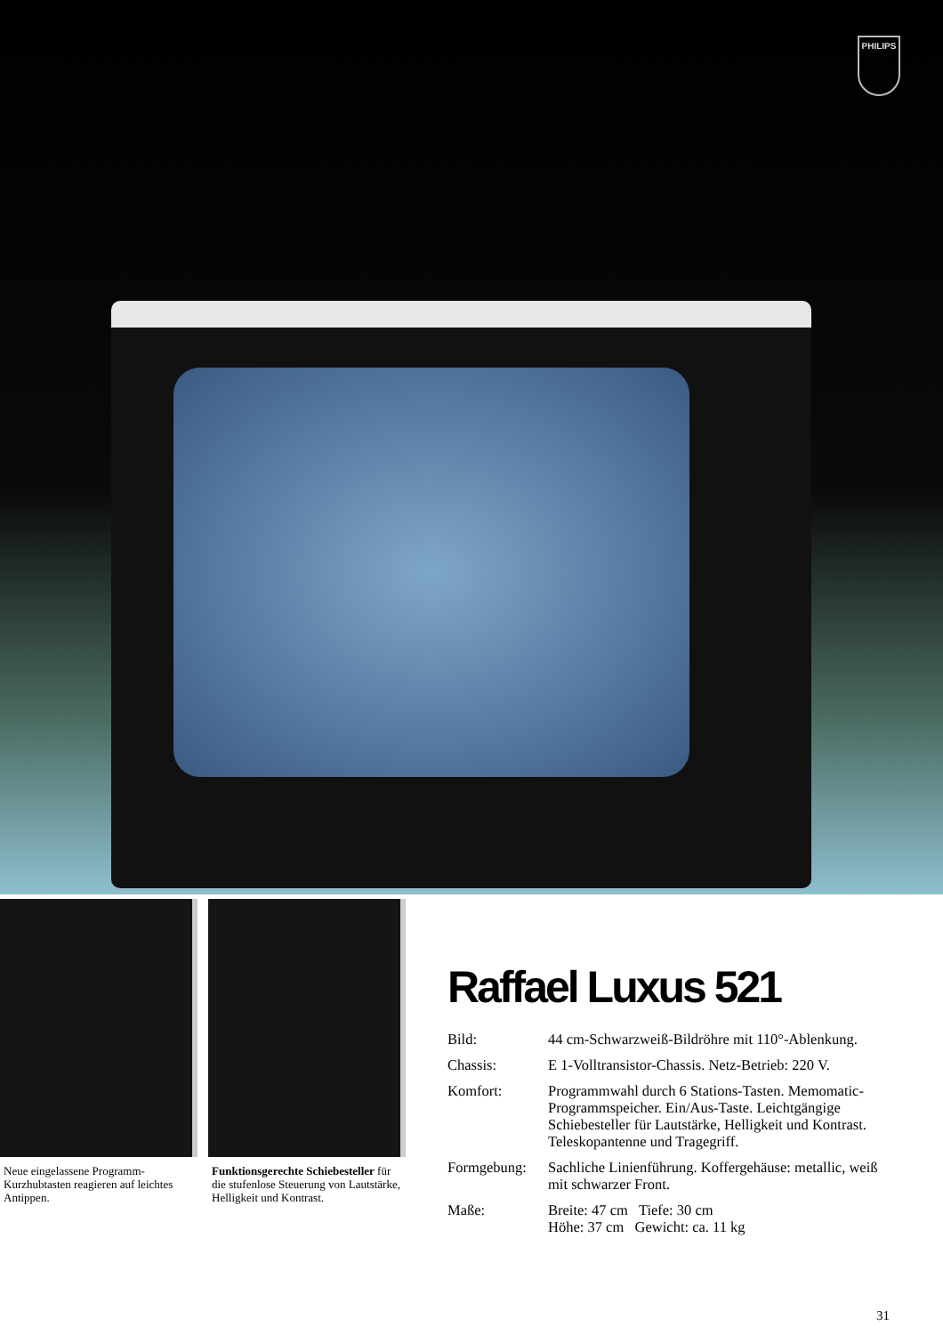PHILIPS
Neue eingelassene Programm-Kurzhubtasten reagieren auf leichtes Antippen.
Funktionsgerechte Schiebesteller für die stufenlose Steuerung von Lautstärke, Helligkeit und Kontrast.
Raffael Luxus 521
Bild: 44 cm-Schwarzweiß-Bildröhre mit 110°-Ab­lenkung.
Chassis: E 1-Volltransistor-Chassis. Netz-Betrieb: 220 V.
Komfort: Programmwahl durch 6 Stations-Tasten. Memomatic-Programmspeicher. Ein/Aus-Taste. Leichtgängige Schiebesteller für Lautstärke, Helligkeit und Kontrast. Teleskopantenne und Tragegriff.
Formgebung: Sachliche Linienführung. Koffergehäuse: metallic, weiß mit schwarzer Front.
Maße: Breite: 47 cm Tiefe: 30 cm
Höhe: 37 cm Gewicht: ca. 11 kg
31